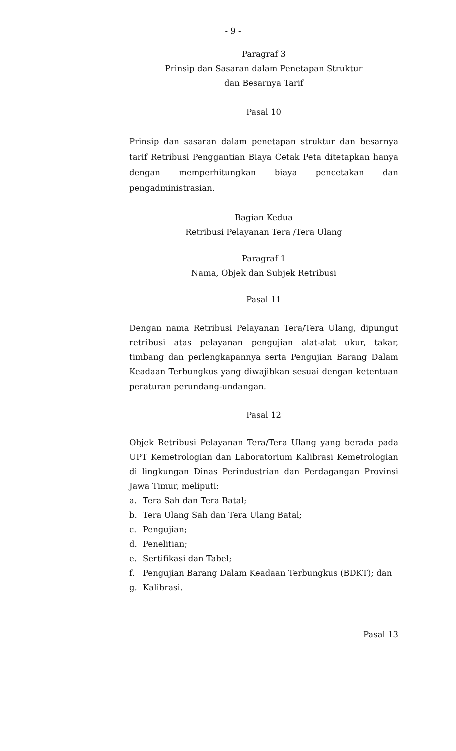- 9 -
Paragraf 3
Prinsip dan Sasaran dalam Penetapan Struktur
dan Besarnya Tarif
Pasal 10
Prinsip dan sasaran dalam penetapan struktur dan besarnya tarif Retribusi Penggantian Biaya Cetak Peta ditetapkan hanya dengan memperhitungkan biaya pencetakan dan pengadministrasian.
Bagian Kedua
Retribusi Pelayanan Tera /Tera Ulang
Paragraf 1
Nama, Objek dan Subjek Retribusi
Pasal 11
Dengan nama Retribusi Pelayanan Tera/Tera Ulang, dipungut retribusi atas pelayanan pengujian alat-alat ukur, takar, timbang dan perlengkapannya serta Pengujian Barang Dalam Keadaan Terbungkus yang diwajibkan sesuai dengan ketentuan peraturan perundang-undangan.
Pasal 12
Objek Retribusi Pelayanan Tera/Tera Ulang yang berada pada UPT Kemetrologian dan Laboratorium Kalibrasi Kemetrologian di lingkungan Dinas Perindustrian dan Perdagangan Provinsi Jawa Timur, meliputi:
a. Tera Sah dan Tera Batal;
b. Tera Ulang Sah dan Tera Ulang Batal;
c. Pengujian;
d. Penelitian;
e. Sertifikasi dan Tabel;
f. Pengujian Barang Dalam Keadaan Terbungkus (BDKT); dan
g. Kalibrasi.
Pasal 13